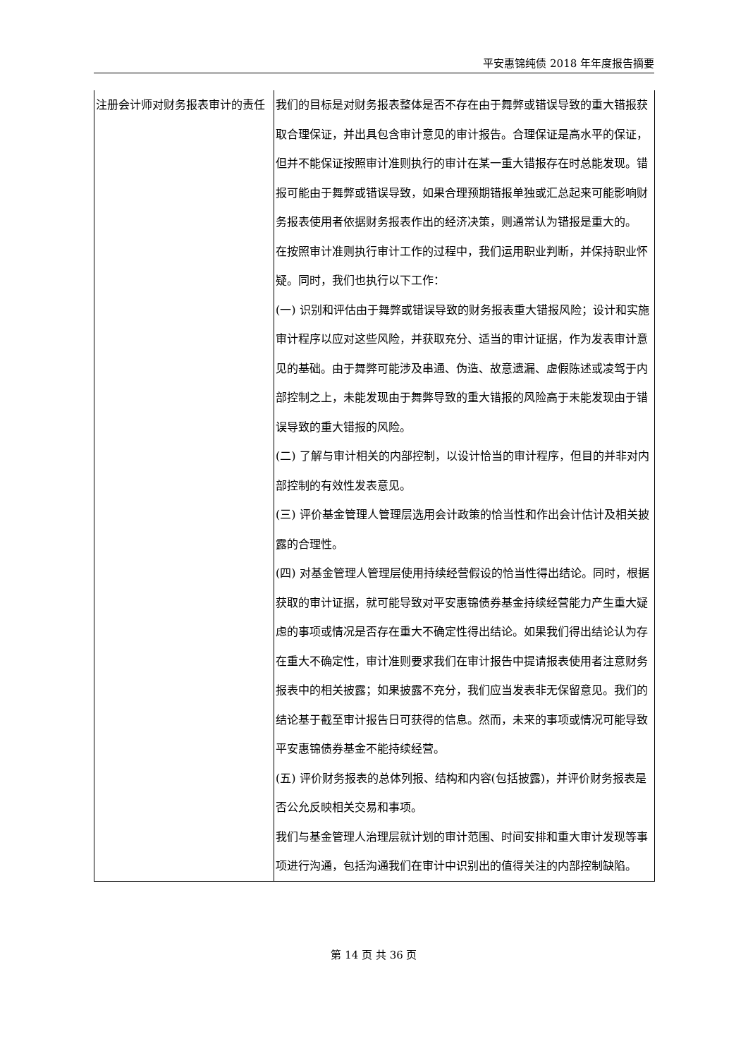平安惠锦纯债 2018 年年度报告摘要
| 注册会计师对财务报表审计的责任 | 我们的目标是对财务报表整体是否不存在由于舞弊或错误导致的重大错报获取合理保证，并出具包含审计意见的审计报告。合理保证是高水平的保证，但并不能保证按照审计准则执行的审计在某一重大错报存在时总能发现。错报可能由于舞弊或错误导致，如果合理预期错报单独或汇总起来可能影响财务报表使用者依据财务报表作出的经济决策，则通常认为错报是重大的。 在按照审计准则执行审计工作的过程中，我们运用职业判断，并保持职业怀疑。同时，我们也执行以下工作： (一) 识别和评估由于舞弊或错误导致的财务报表重大错报风险；设计和实施审计程序以应对这些风险，并获取充分、适当的审计证据，作为发表审计意见的基础。由于舞弊可能涉及串通、伪造、故意遗漏、虚假陈述或凌驾于内部控制之上，未能发现由于舞弊导致的重大错报的风险高于未能发现由于错误导致的重大错报的风险。 (二) 了解与审计相关的内部控制，以设计恰当的审计程序，但目的并非对内部控制的有效性发表意见。 (三) 评价基金管理人管理层选用会计政策的恰当性和作出会计估计及相关披露的合理性。 (四) 对基金管理人管理层使用持续经营假设的恰当性得出结论。同时，根据获取的审计证据，就可能导致对平安惠锦债券基金持续经营能力产生重大疑虑的事项或情况是否存在重大不确定性得出结论。如果我们得出结论认为存在重大不确定性，审计准则要求我们在审计报告中提请报表使用者注意财务报表中的相关披露；如果披露不充分，我们应当发表非无保留意见。我们的结论基于截至审计报告日可获得的信息。然而，未来的事项或情况可能导致平安惠锦债券基金不能持续经营。 (五) 评价财务报表的总体列报、结构和内容(包括披露)，并评价财务报表是否公允反映相关交易和事项。 我们与基金管理人治理层就计划的审计范围、时间安排和重大审计发现等事项进行沟通，包括沟通我们在审计中识别出的值得关注的内部控制缺陷。 |
第 14 页 共 36 页